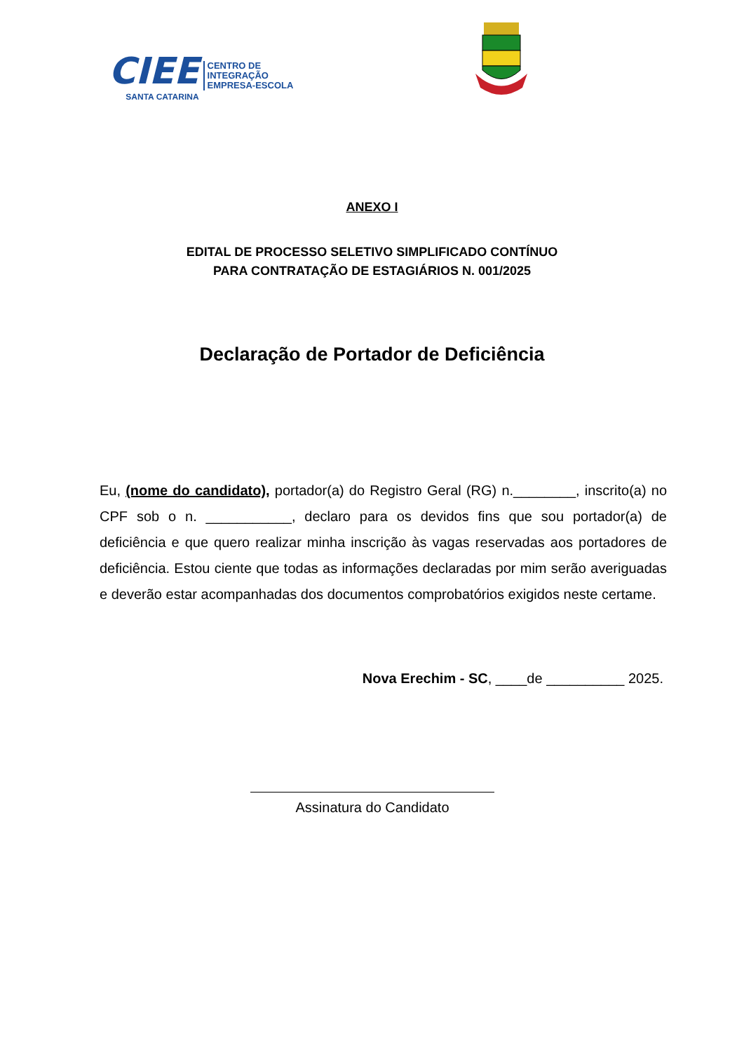CIEE
SANTA CATARINA
CENTRO DE
INTEGRAÇÃO
EMPRESA-ESCOLA
ANEXO I
EDITAL DE PROCESSO SELETIVO SIMPLIFICADO CONTÍNUO
PARA CONTRATAÇÃO DE ESTAGIÁRIOS N. 001/2025
Declaração de Portador de Deficiência
Eu, (nome do candidato), portador(a) do Registro Geral (RG) n.________, inscrito(a) no CPF sob o n. ___________, declaro para os devidos fins que sou portador(a) de deficiência e que quero realizar minha inscrição às vagas reservadas aos portadores de deficiência. Estou ciente que todas as informações declaradas por mim serão averiguadas e deverão estar acompanhadas dos documentos comprobatórios exigidos neste certame.
Nova Erechim - SC, ____de __________ 2025.
Assinatura do Candidato